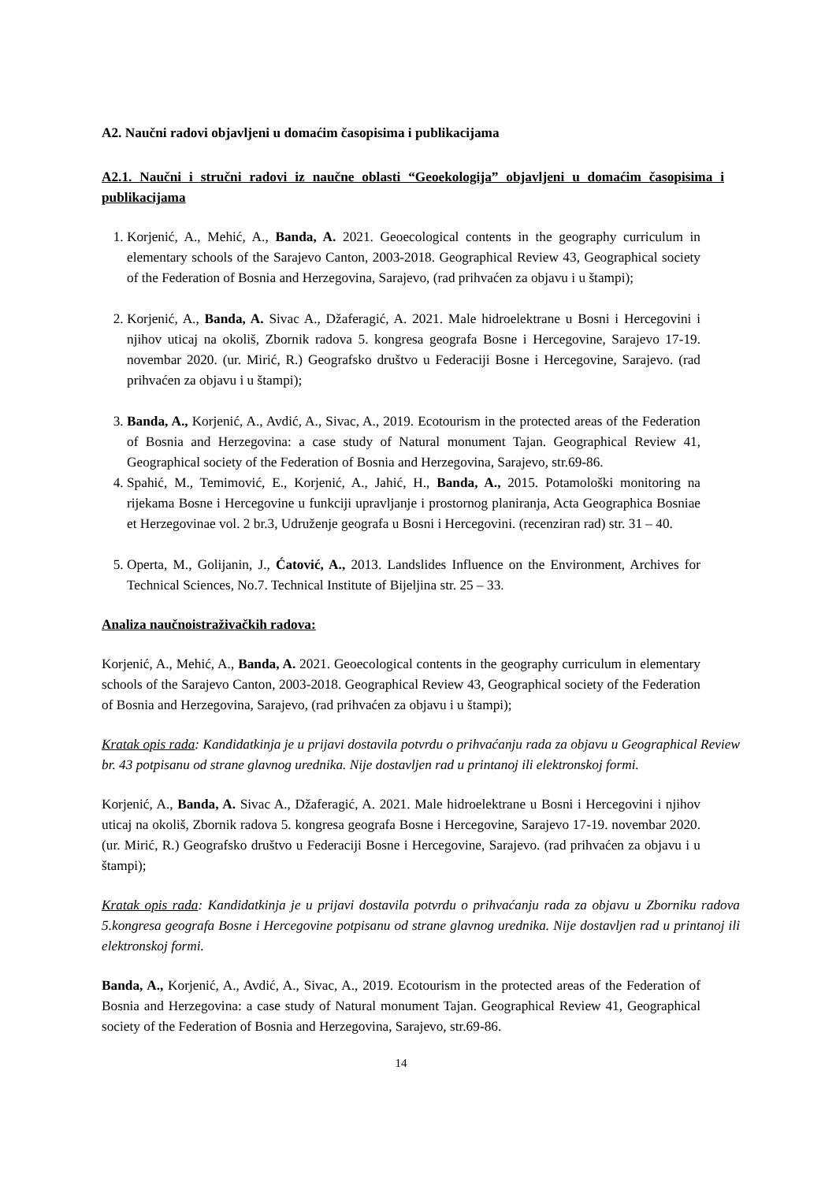A2. Naučni radovi objavljeni u domaćim časopisima i publikacijama
A2.1. Naučni i stručni radovi iz naučne oblasti “Geoekologija” objavljeni u domaćim časopisima i publikacijama
1. Korjenić, A., Mehić, A., Banda, A. 2021. Geoecological contents in the geography curriculum in elementary schools of the Sarajevo Canton, 2003-2018. Geographical Review 43, Geographical society of the Federation of Bosnia and Herzegovina, Sarajevo, (rad prihvaćen za objavu i u štampi);
2. Korjenić, A., Banda, A. Sivac A., Džaferagić, A. 2021. Male hidroelektrane u Bosni i Hercegovini i njihov uticaj na okoliš, Zbornik radova 5. kongresa geografa Bosne i Hercegovine, Sarajevo 17-19. novembar 2020. (ur. Mirić, R.) Geografsko društvo u Federaciji Bosne i Hercegovine, Sarajevo. (rad prihvaćen za objavu i u štampi);
3. Banda, A., Korjenić, A., Avdić, A., Sivac, A., 2019. Ecotourism in the protected areas of the Federation of Bosnia and Herzegovina: a case study of Natural monument Tajan. Geographical Review 41, Geographical society of the Federation of Bosnia and Herzegovina, Sarajevo, str.69-86.
4. Spahić, M., Temimović, E., Korjenić, A., Jahić, H., Banda, A., 2015. Potamološki monitoring na rijekama Bosne i Hercegovine u funkciji upravljanje i prostornog planiranja, Acta Geographica Bosniae et Herzegovinae vol. 2 br.3, Udruženje geografa u Bosni i Hercegovini. (recenziran rad) str. 31 – 40.
5. Operta, M., Golijanin, J., Ćatović, A., 2013. Landslides Influence on the Environment, Archives for Technical Sciences, No.7. Technical Institute of Bijeljina str. 25 – 33.
Analiza naučnoistraživačkih radova:
Korjenić, A., Mehić, A., Banda, A. 2021. Geoecological contents in the geography curriculum in elementary schools of the Sarajevo Canton, 2003-2018. Geographical Review 43, Geographical society of the Federation of Bosnia and Herzegovina, Sarajevo, (rad prihvaćen za objavu i u štampi);
Kratak opis rada: Kandidatkinja je u prijavi dostavila potvrdu o prihvaćanju rada za objavu u Geographical Review br. 43 potpisanu od strane glavnog urednika. Nije dostavljen rad u printanoj ili elektronskoj formi.
Korjenić, A., Banda, A. Sivac A., Džaferagić, A. 2021. Male hidroelektrane u Bosni i Hercegovini i njihov uticaj na okoliš, Zbornik radova 5. kongresa geografa Bosne i Hercegovine, Sarajevo 17-19. novembar 2020. (ur. Mirić, R.) Geografsko društvo u Federaciji Bosne i Hercegovine, Sarajevo. (rad prihvaćen za objavu i u štampi);
Kratak opis rada: Kandidatkinja je u prijavi dostavila potvrdu o prihvaćanju rada za objavu u Zborniku radova 5.kongresa geografa Bosne i Hercegovine potpisanu od strane glavnog urednika. Nije dostavljen rad u printanoj ili elektronskoj formi.
Banda, A., Korjenić, A., Avdić, A., Sivac, A., 2019. Ecotourism in the protected areas of the Federation of Bosnia and Herzegovina: a case study of Natural monument Tajan. Geographical Review 41, Geographical society of the Federation of Bosnia and Herzegovina, Sarajevo, str.69-86.
14